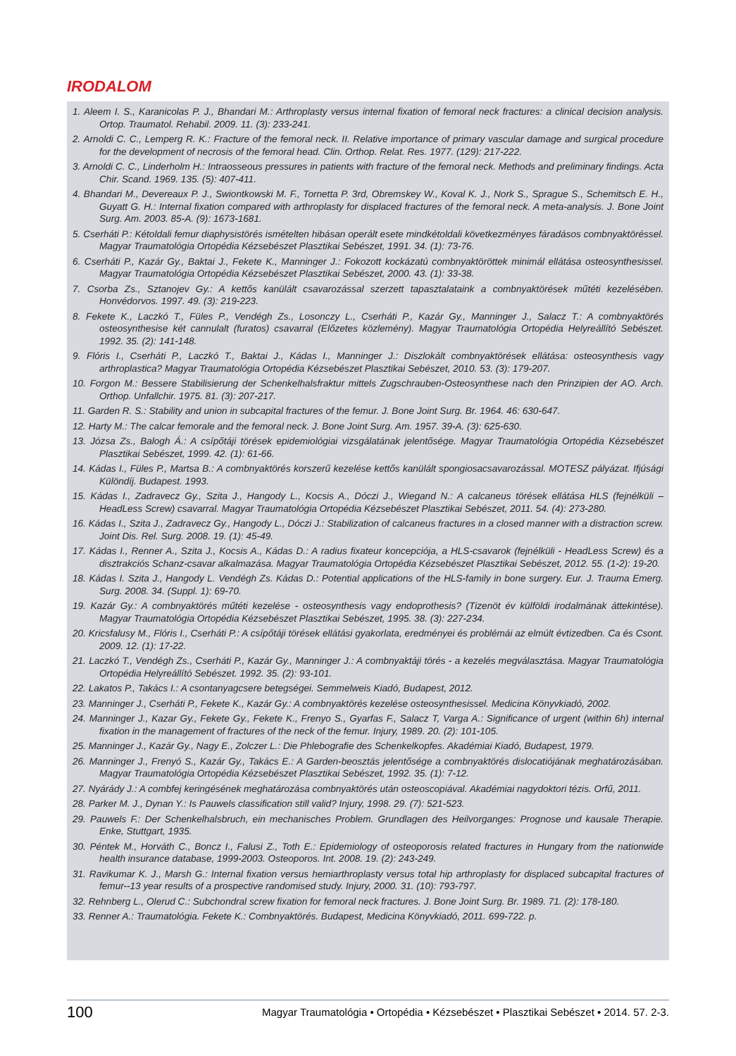IRODALOM
1. Aleem I. S., Karanicolas P. J., Bhandari M.: Arthroplasty versus internal fixation of femoral neck fractures: a clinical decision analysis. Ortop. Traumatol. Rehabil. 2009. 11. (3): 233-241.
2. Arnoldi C. C., Lemperg R. K.: Fracture of the femoral neck. II. Relative importance of primary vascular damage and surgical procedure for the development of necrosis of the femoral head. Clin. Orthop. Relat. Res. 1977. (129): 217-222.
3. Arnoldi C. C., Linderholm H.: Intraosseous pressures in patients with fracture of the femoral neck. Methods and preliminary findings. Acta Chir. Scand. 1969. 135. (5): 407-411.
4. Bhandari M., Devereaux P. J., Swiontkowski M. F., Tornetta P. 3rd, Obremskey W., Koval K. J., Nork S., Sprague S., Schemitsch E. H., Guyatt G. H.: Internal fixation compared with arthroplasty for displaced fractures of the femoral neck. A meta-analysis. J. Bone Joint Surg. Am. 2003. 85-A. (9): 1673-1681.
5. Cserháti P.: Kétoldali femur diaphysistörés ismételten hibásan operált esete mindkétoldali következményes fáradásos combnyaktöréssel. Magyar Traumatológia Ortopédia Kézsebészet Plasztikai Sebészet, 1991. 34. (1): 73-76.
6. Cserháti P., Kazár Gy., Baktai J., Fekete K., Manninger J.: Fokozott kockázatú combnyaktöröttek minimál ellátása osteosynthesissel. Magyar Traumatológia Ortopédia Kézsebészet Plasztikai Sebészet, 2000. 43. (1): 33-38.
7. Csorba Zs., Sztanojev Gy.: A kettős kanülált csavarozással szerzett tapasztalataink a combnyaktörések műtéti kezelésében. Honvédorvos. 1997. 49. (3): 219-223.
8. Fekete K., Laczkó T., Füles P., Vendégh Zs., Losonczy L., Cserháti P., Kazár Gy., Manninger J., Salacz T.: A combnyaktörés osteosynthesise két cannulalt (furatos) csavarral (Előzetes közlemény). Magyar Traumatológia Ortopédia Helyreállító Sebészet. 1992. 35. (2): 141-148.
9. Flóris I., Cserháti P., Laczkó T., Baktai J., Kádas I., Manninger J.: Diszlokált combnyaktörések ellátása: osteosynthesis vagy arthroplastica? Magyar Traumatológia Ortopédia Kézsebészet Plasztikai Sebészet, 2010. 53. (3): 179-207.
10. Forgon M.: Bessere Stabilisierung der Schenkelhalsfraktur mittels Zugschrauben-Osteosynthese nach den Prinzipien der AO. Arch. Orthop. Unfallchir. 1975. 81. (3): 207-217.
11. Garden R. S.: Stability and union in subcapital fractures of the femur. J. Bone Joint Surg. Br. 1964. 46: 630-647.
12. Harty M.: The calcar femorale and the femoral neck. J. Bone Joint Surg. Am. 1957. 39-A. (3): 625-630.
13. Józsa Zs., Balogh Á.: A csípőtáji törések epidemiológiai vizsgálatának jelentősége. Magyar Traumatológia Ortopédia Kézsebészet Plasztikai Sebészet, 1999. 42. (1): 61-66.
14. Kádas I., Füles P., Martsa B.: A combnyaktörés korszerű kezelése kettős kanülált spongiosacsavarozással. MOTESZ pályázat. Ifjúsági Különdíj. Budapest. 1993.
15. Kádas I., Zadravecz Gy., Szita J., Hangody L., Kocsis A., Dóczi J., Wiegand N.: A calcaneus törések ellátása HLS (fejnélküli – HeadLess Screw) csavarral. Magyar Traumatológia Ortopédia Kézsebészet Plasztikai Sebészet, 2011. 54. (4): 273-280.
16. Kádas I., Szita J., Zadravecz Gy., Hangody L., Dóczi J.: Stabilization of calcaneus fractures in a closed manner with a distraction screw. Joint Dis. Rel. Surg. 2008. 19. (1): 45-49.
17. Kádas I., Renner A., Szita J., Kocsis A., Kádas D.: A radius fixateur koncepciója, a HLS-csavarok (fejnélküli - HeadLess Screw) és a disztrakciós Schanz-csavar alkalmazása. Magyar Traumatológia Ortopédia Kézsebészet Plasztikai Sebészet, 2012. 55. (1-2): 19-20.
18. Kádas I. Szita J., Hangody L. Vendégh Zs. Kádas D.: Potential applications of the HLS-family in bone surgery. Eur. J. Trauma Emerg. Surg. 2008. 34. (Suppl. 1): 69-70.
19. Kazár Gy.: A combnyaktörés műtéti kezelése - osteosynthesis vagy endoprothesis? (Tizenöt év külföldi irodalmának áttekintése). Magyar Traumatológia Ortopédia Kézsebészet Plasztikai Sebészet, 1995. 38. (3): 227-234.
20. Kricsfalusy M., Flóris I., Cserháti P.: A csípőtáji törések ellátási gyakorlata, eredményei és problémái az elmúlt évtizedben. Ca és Csont. 2009. 12. (1): 17-22.
21. Laczkó T., Vendégh Zs., Cserháti P., Kazár Gy., Manninger J.: A combnyaktáji törés - a kezelés megválasztása. Magyar Traumatológia Ortopédia Helyreállító Sebészet. 1992. 35. (2): 93-101.
22. Lakatos P., Takács I.: A csontanyagcsere betegségei. Semmelweis Kiadó, Budapest, 2012.
23. Manninger J., Cserháti P., Fekete K., Kazár Gy.: A combnyaktörés kezelése osteosynthesissel. Medicina Könyvkiadó, 2002.
24. Manninger J., Kazar Gy., Fekete Gy., Fekete K., Frenyo S., Gyarfas F., Salacz T, Varga A.: Significance of urgent (within 6h) internal fixation in the management of fractures of the neck of the femur. Injury, 1989. 20. (2): 101-105.
25. Manninger J., Kazár Gy., Nagy E., Zolczer L.: Die Phlebografie des Schenkelkopfes. Akadémiai Kiadó, Budapest, 1979.
26. Manninger J., Frenyó S., Kazár Gy., Takács E.: A Garden-beosztás jelentősége a combnyaktörés dislocatiójának meghatározásában. Magyar Traumatológia Ortopédia Kézsebészet Plasztikai Sebészet, 1992. 35. (1): 7-12.
27. Nyárády J.: A combfej keringésének meghatározása combnyaktörés után osteoscopiával. Akadémiai nagydoktori tézis. Orfű, 2011.
28. Parker M. J., Dynan Y.: Is Pauwels classification still valid? Injury, 1998. 29. (7): 521-523.
29. Pauwels F.: Der Schenkelhalsbruch, ein mechanisches Problem. Grundlagen des Heilvorganges: Prognose und kausale Therapie. Enke, Stuttgart, 1935.
30. Péntek M., Horváth C., Boncz I., Falusi Z., Toth E.: Epidemiology of osteoporosis related fractures in Hungary from the nationwide health insurance database, 1999-2003. Osteoporos. Int. 2008. 19. (2): 243-249.
31. Ravikumar K. J., Marsh G.: Internal fixation versus hemiarthroplasty versus total hip arthroplasty for displaced subcapital fractures of femur--13 year results of a prospective randomised study. Injury, 2000. 31. (10): 793-797.
32. Rehnberg L., Olerud C.: Subchondral screw fixation for femoral neck fractures. J. Bone Joint Surg. Br. 1989. 71. (2): 178-180.
33. Renner A.: Traumatológia. Fekete K.: Combnyaktörés. Budapest, Medicina Könyvkiadó, 2011. 699-722. p.
100 Magyar Traumatológia • Ortopédia • Kézsebészet • Plasztikai Sebészet • 2014. 57. 2-3.